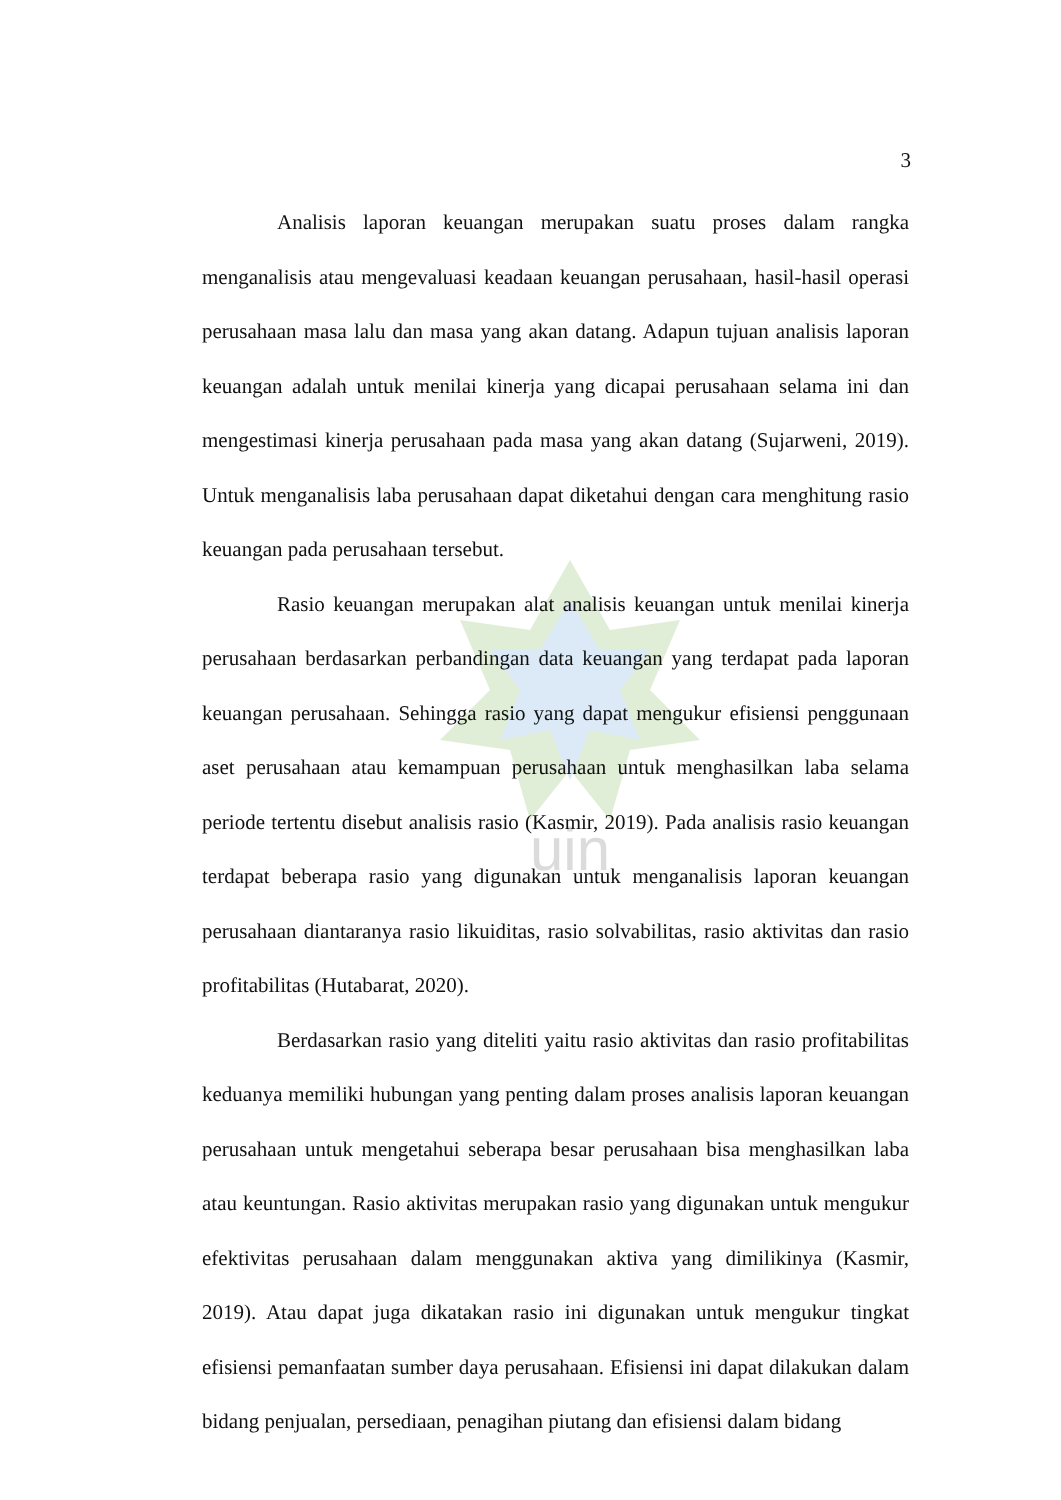uin
3
Analisis laporan keuangan merupakan suatu proses dalam rangka menganalisis atau mengevaluasi keadaan keuangan perusahaan, hasil-hasil operasi perusahaan masa lalu dan masa yang akan datang. Adapun tujuan analisis laporan keuangan adalah untuk menilai kinerja yang dicapai perusahaan selama ini dan mengestimasi kinerja perusahaan pada masa yang akan datang (Sujarweni, 2019). Untuk menganalisis laba perusahaan dapat diketahui dengan cara menghitung rasio keuangan pada perusahaan tersebut.
Rasio keuangan merupakan alat analisis keuangan untuk menilai kinerja perusahaan berdasarkan perbandingan data keuangan yang terdapat pada laporan keuangan perusahaan. Sehingga rasio yang dapat mengukur efisiensi penggunaan aset perusahaan atau kemampuan perusahaan untuk menghasilkan laba selama periode tertentu disebut analisis rasio (Kasmir, 2019). Pada analisis rasio keuangan terdapat beberapa rasio yang digunakan untuk menganalisis laporan keuangan perusahaan diantaranya rasio likuiditas, rasio solvabilitas, rasio aktivitas dan rasio profitabilitas (Hutabarat, 2020).
Berdasarkan rasio yang diteliti yaitu rasio aktivitas dan rasio profitabilitas keduanya memiliki hubungan yang penting dalam proses analisis laporan keuangan perusahaan untuk mengetahui seberapa besar perusahaan bisa menghasilkan laba atau keuntungan. Rasio aktivitas merupakan rasio yang digunakan untuk mengukur efektivitas perusahaan dalam menggunakan aktiva yang dimilikinya (Kasmir, 2019). Atau dapat juga dikatakan rasio ini digunakan untuk mengukur tingkat efisiensi pemanfaatan sumber daya perusahaan. Efisiensi ini dapat dilakukan dalam bidang penjualan, persediaan, penagihan piutang dan efisiensi dalam bidang